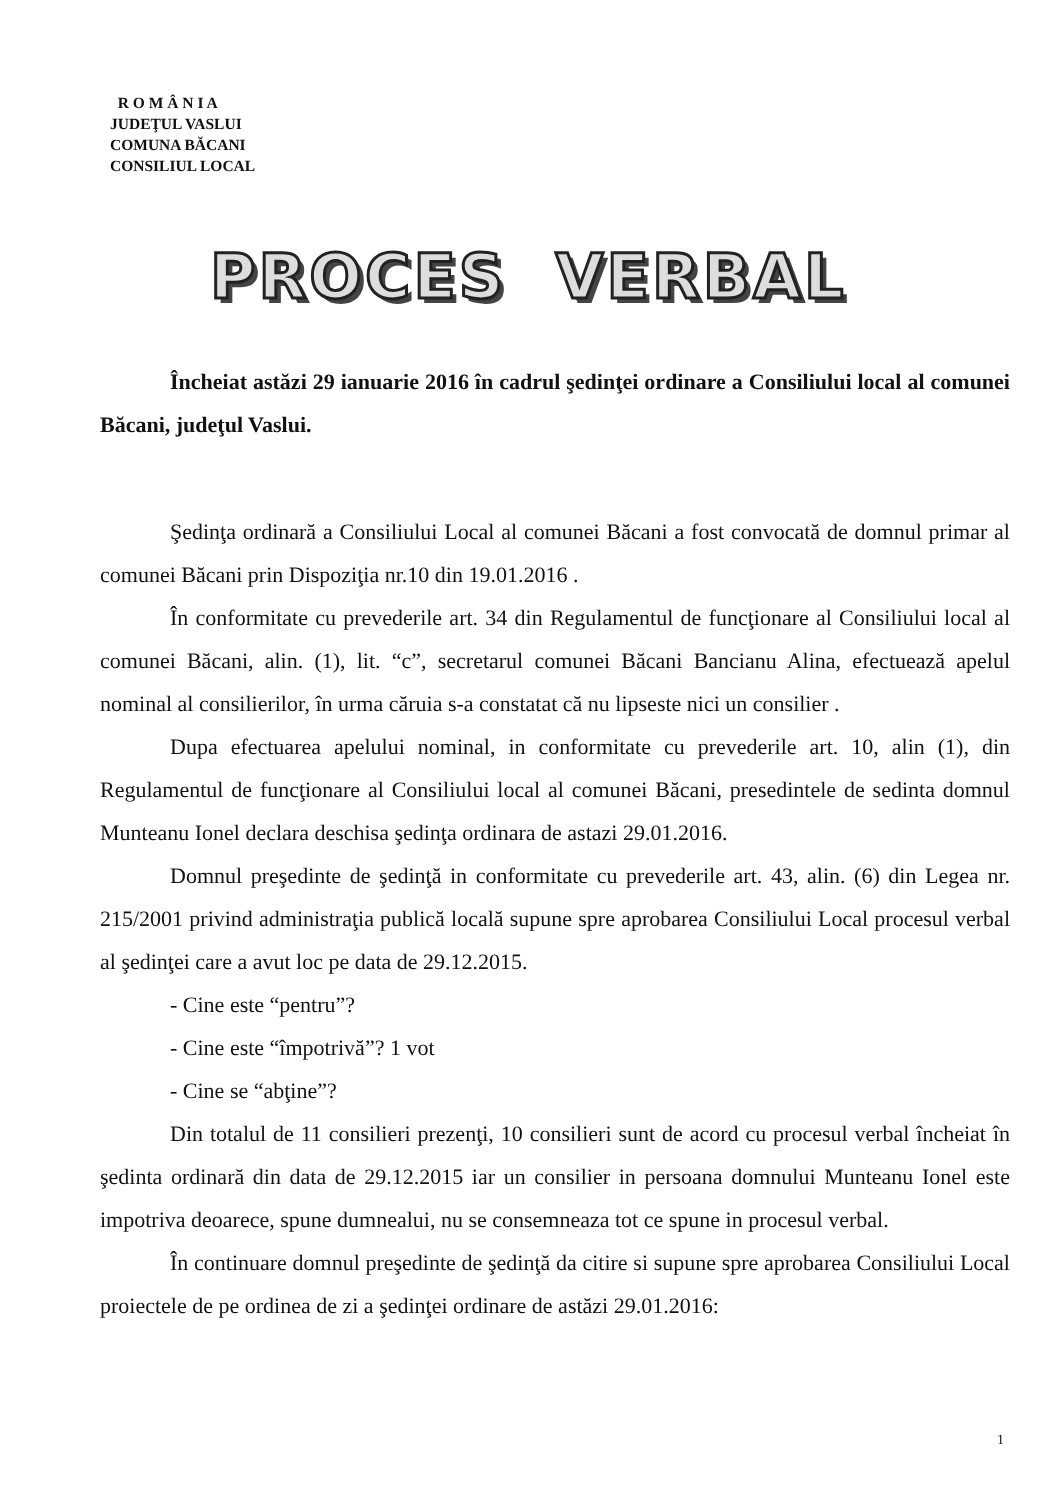R O M Â N I A
JUDEŢUL VASLUI
COMUNA BĂCANI
CONSILIUL LOCAL
PROCES VERBAL
Încheiat astăzi 29 ianuarie 2016 în cadrul şedinţei ordinare a Consiliului local al comunei Băcani, judeţul Vaslui.
Şedinţa ordinară a Consiliului Local al comunei Băcani a fost convocată de domnul primar al comunei Băcani prin Dispoziţia nr.10 din 19.01.2016 .
În conformitate cu prevederile art. 34 din Regulamentul de funcţionare al Consiliului local al comunei Băcani, alin. (1), lit. “c”, secretarul comunei Băcani Bancianu Alina, efectuează apelul nominal al consilierilor, în urma căruia s-a constatat că nu lipseste nici un consilier .
Dupa efectuarea apelului nominal, in conformitate cu prevederile art. 10, alin (1), din Regulamentul de funcţionare al Consiliului local al comunei Băcani, presedintele de sedinta domnul Munteanu Ionel declara deschisa şedinţa ordinara de astazi 29.01.2016.
Domnul preşedinte de şedinţă in conformitate cu prevederile art. 43, alin. (6) din Legea nr. 215/2001 privind administraţia publică locală supune spre aprobarea Consiliului Local procesul verbal al şedinţei care a avut loc pe data de 29.12.2015.
- Cine este “pentru”?
- Cine este “împotrivă”? 1 vot
- Cine se “abţine”?
Din totalul de 11 consilieri prezenţi, 10 consilieri sunt de acord cu procesul verbal încheiat în şedinta ordinară din data de 29.12.2015 iar un consilier in persoana domnului Munteanu Ionel este impotriva deoarece, spune dumnealui, nu se consemneaza tot ce spune in procesul verbal.
În continuare domnul preşedinte de şedinţă da citire si supune spre aprobarea Consiliului Local proiectele de pe ordinea de zi a şedinţei ordinare de astăzi 29.01.2016:
1